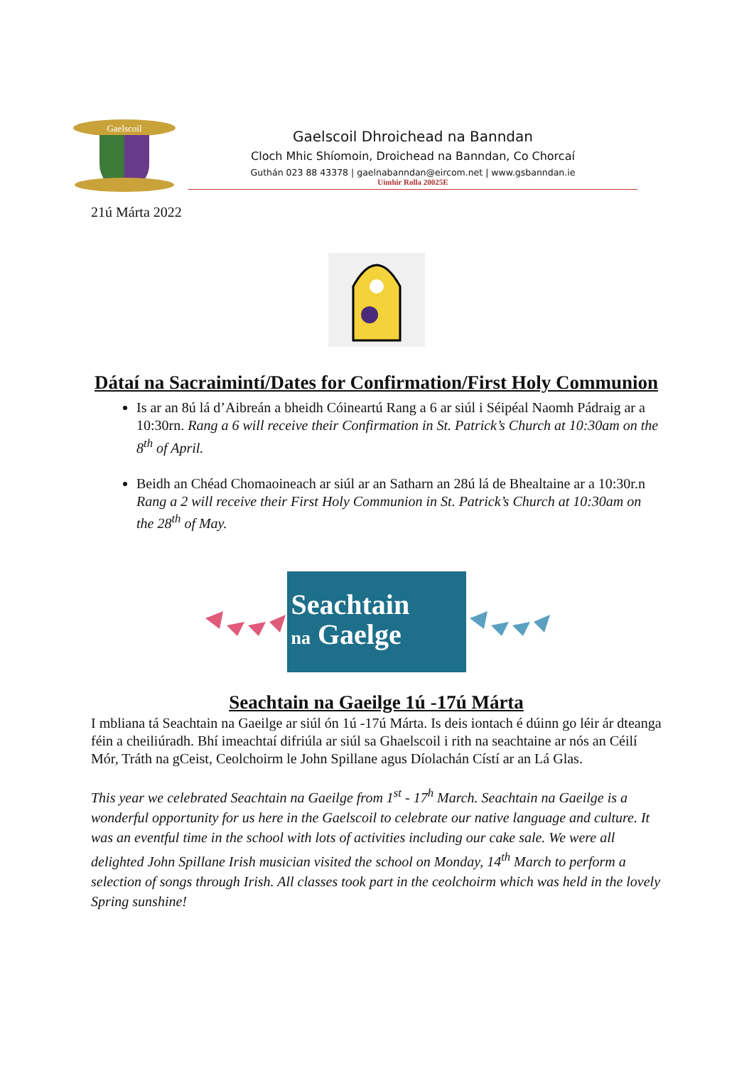Gaelscoil
Gaelscoil Dhroichead na Banndan
Cloch Mhic Shíomoin, Droichead na Banndan, Co Chorcaí
Guthán 023 88 43378 | gaelnabanndan@eircom.net | www.gsbanndan.ie
Uimhir Rolla 20025E
21ú Márta 2022
Dátaí na Sacraimintí/Dates for Confirmation/First Holy Communion
Is ar an 8ú lá d’Aibreán a bheidh Cóineartú Rang a 6 ar siúl i Séipéal Naomh Pádraig ar a 10:30rn. Rang a 6 will receive their Confirmation in St. Patrick’s Church at 10:30am on the 8<sup>th</sup> of April.
Beidh an Chéad Chomaoineach ar siúl ar an Satharn an 28ú lá de Bhealtaine ar a 10:30r.n Rang a 2 will receive their First Holy Communion in St. Patrick’s Church at 10:30am on the 28<sup>th</sup> of May.
Seachtain
na Gaelge
Seachtain na Gaeilge 1ú -17ú Márta
I mbliana tá Seachtain na Gaeilge ar siúl ón 1ú -17ú Márta. Is deis iontach é dúinn go léir ár dteanga féin a cheiliúradh. Bhí imeachtaí difriúla ar siúl sa Ghaelscoil i rith na seachtaine ar nós an Céilí Mór, Tráth na gCeist, Ceolchoirm le John Spillane agus Díolachán Cístí ar an Lá Glas.
This year we celebrated Seachtain na Gaeilge from 1<sup>st</sup> - 17<sup>h</sup> March. Seachtain na Gaeilge is a wonderful opportunity for us here in the Gaelscoil to celebrate our native language and culture. It was an eventful time in the school with lots of activities including our cake sale. We were all delighted John Spillane Irish musician visited the school on Monday, 14<sup>th</sup> March to perform a selection of songs through Irish. All classes took part in the ceolchoirm which was held in the lovely Spring sunshine!